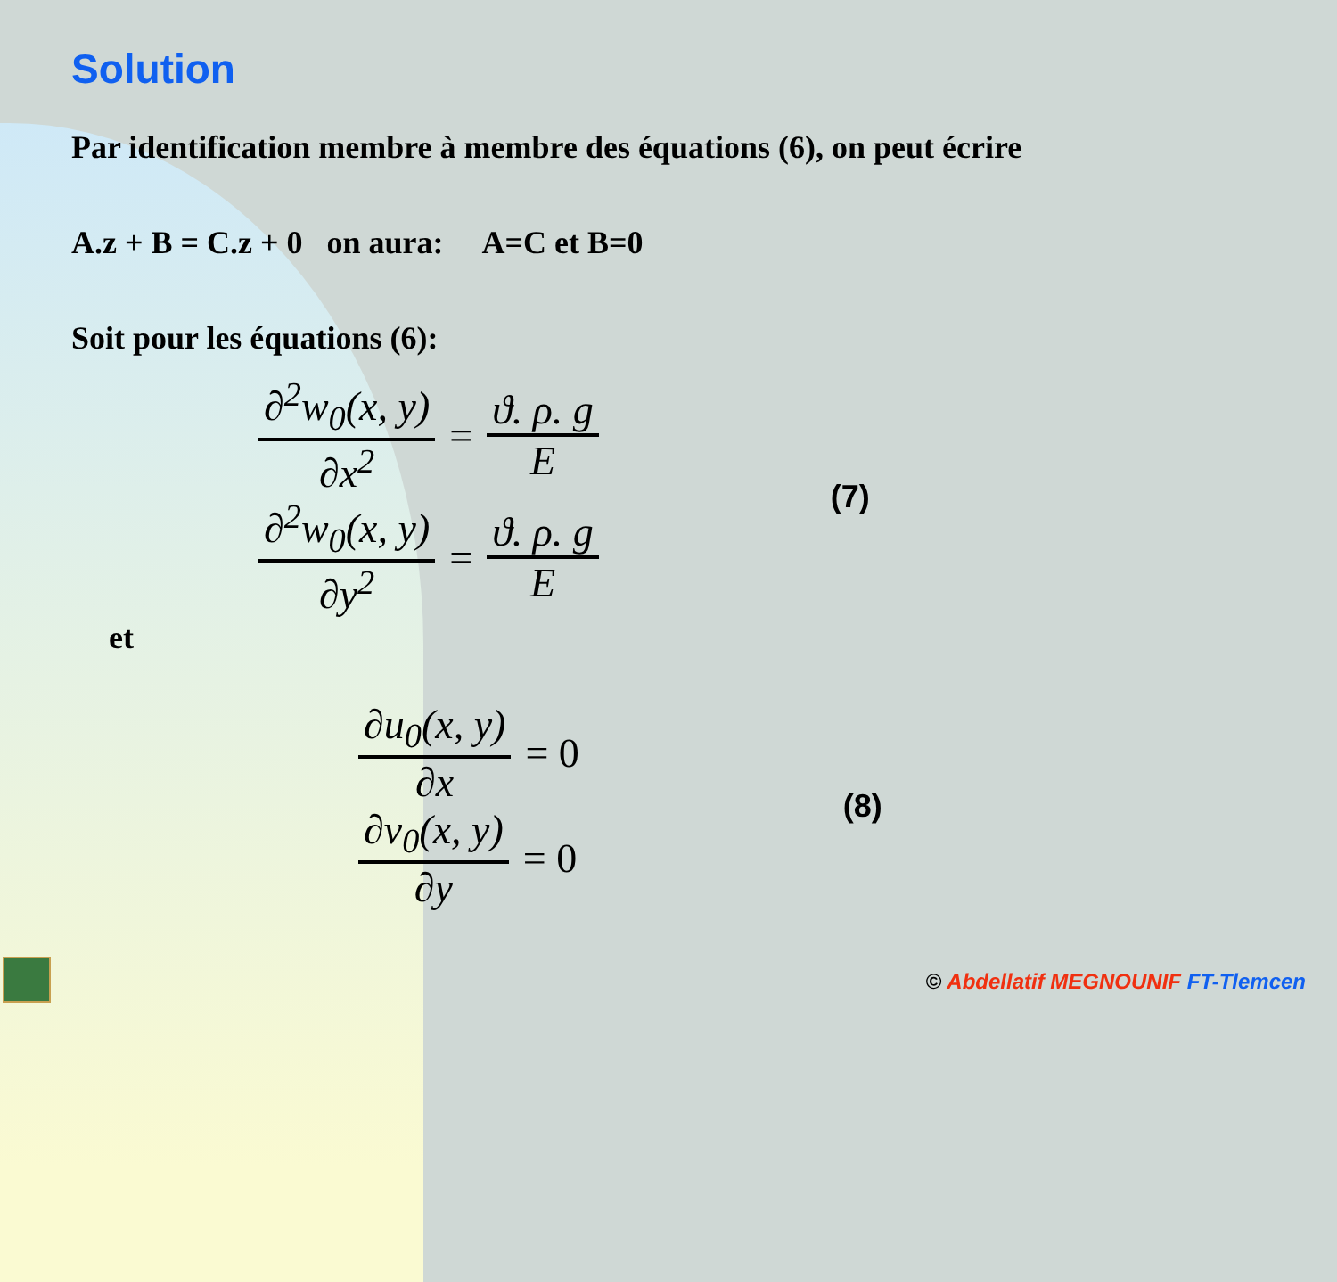Solution
Par identification membre à membre des équations (6), on peut écrire
A.z + B = C.z + 0 on aura: A=C et B=0
Soit pour les équations (6):
∂<sup>2</sup>w<sub>0</sub>(x, y) ∂x<sup>2</sup> = ϑ. ρ. g E
∂<sup>2</sup>w<sub>0</sub>(x, y) ∂y<sup>2</sup> = ϑ. ρ. g E
(7)
et
∂u<sub>0</sub>(x, y) ∂x = 0
∂v<sub>0</sub>(x, y) ∂y = 0
(8)
© Abdellatif MEGNOUNIF FT-Tlemcen